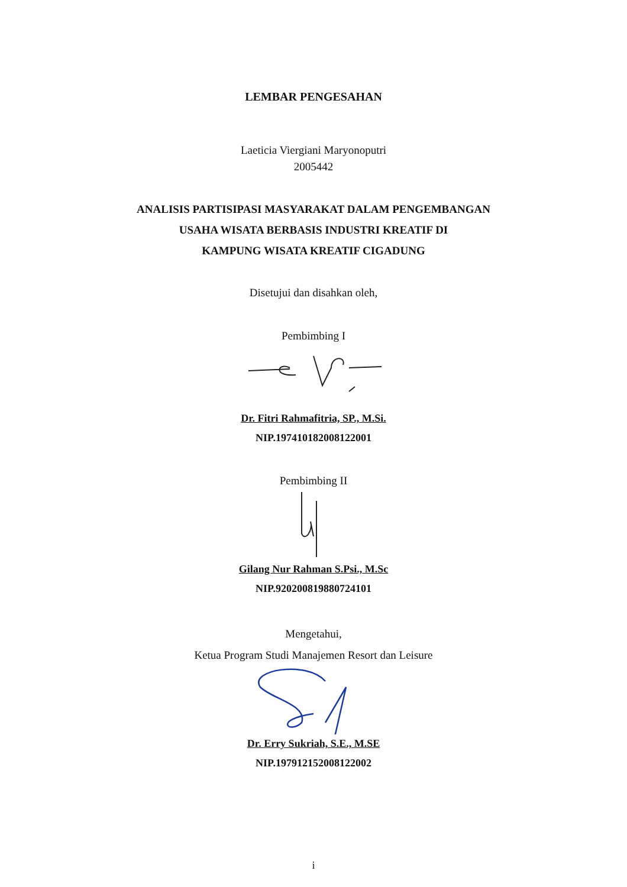LEMBAR PENGESAHAN
Laeticia Viergiani Maryonoputri
2005442
ANALISIS PARTISIPASI MASYARAKAT DALAM PENGEMBANGAN
USAHA WISATA BERBASIS INDUSTRI KREATIF DI
KAMPUNG WISATA KREATIF CIGADUNG
Disetujui dan disahkan oleh,
Pembimbing I
Dr. Fitri Rahmafitria, SP., M.Si.
NIP.197410182008122001
Pembimbing II
Gilang Nur Rahman S.Psi., M.Sc
NIP.920200819880724101
Mengetahui,
Ketua Program Studi Manajemen Resort dan Leisure
Dr. Erry Sukriah, S.E., M.SE
NIP.197912152008122002
i